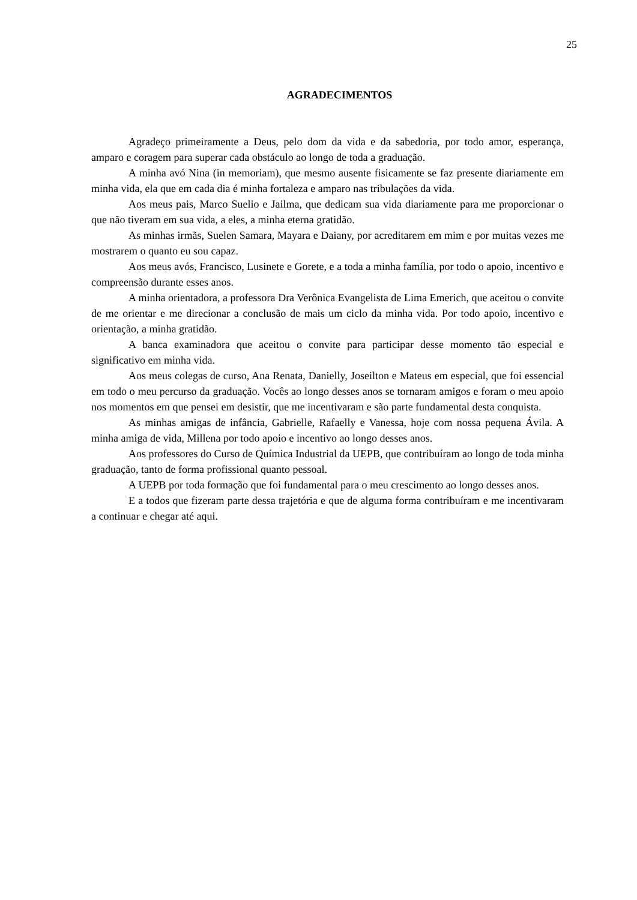25
AGRADECIMENTOS
Agradeço primeiramente a Deus, pelo dom da vida e da sabedoria, por todo amor, esperança, amparo e coragem para superar cada obstáculo ao longo de toda a graduação.
A minha avó Nina (in memoriam), que mesmo ausente fisicamente se faz presente diariamente em minha vida, ela que em cada dia é minha fortaleza e amparo nas tribulações da vida.
Aos meus pais, Marco Suelio e Jailma, que dedicam sua vida diariamente para me proporcionar o que não tiveram em sua vida, a eles, a minha eterna gratidão.
As minhas irmãs, Suelen Samara, Mayara e Daiany, por acreditarem em mim e por muitas vezes me mostrarem o quanto eu sou capaz.
Aos meus avós, Francisco, Lusinete e Gorete, e a toda a minha família, por todo o apoio, incentivo e compreensão durante esses anos.
A minha orientadora, a professora Dra Verônica Evangelista de Lima Emerich, que aceitou o convite de me orientar e me direcionar a conclusão de mais um ciclo da minha vida. Por todo apoio, incentivo e orientação, a minha gratidão.
A banca examinadora que aceitou o convite para participar desse momento tão especial e significativo em minha vida.
Aos meus colegas de curso, Ana Renata, Danielly, Joseilton e Mateus em especial, que foi essencial em todo o meu percurso da graduação. Vocês ao longo desses anos se tornaram amigos e foram o meu apoio nos momentos em que pensei em desistir, que me incentivaram e são parte fundamental desta conquista.
As minhas amigas de infância, Gabrielle, Rafaelly e Vanessa, hoje com nossa pequena Ávila. A minha amiga de vida, Millena por todo apoio e incentivo ao longo desses anos.
Aos professores do Curso de Química Industrial da UEPB, que contribuíram ao longo de toda minha graduação, tanto de forma profissional quanto pessoal.
A UEPB por toda formação que foi fundamental para o meu crescimento ao longo desses anos.
E a todos que fizeram parte dessa trajetória e que de alguma forma contribuíram e me incentivaram a continuar e chegar até aqui.